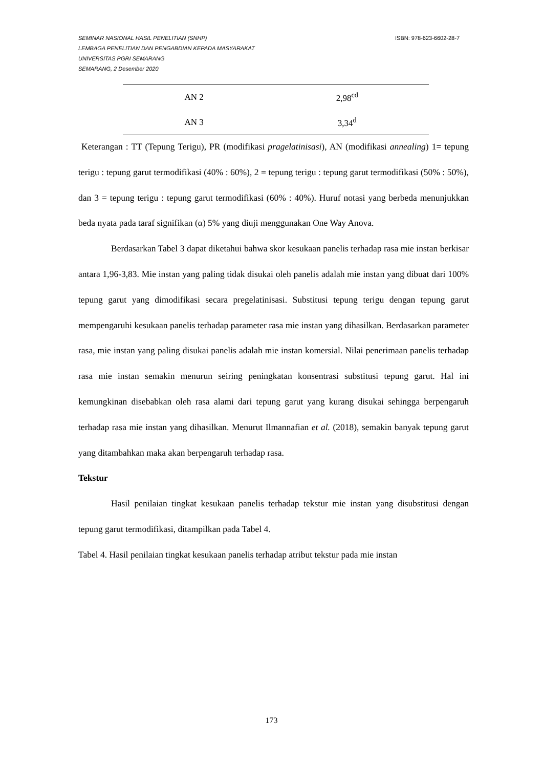ISBN: 978-623-6602-28-7 SEMINAR NASIONAL HASIL PENELITIAN (SNHP)
LEMBAGA PENELITIAN DAN PENGABDIAN KEPADA MASYARAKAT
UNIVERSITAS PGRI SEMARANG
SEMARANG, 2 Desember 2020
| AN 2 | 2,98<sup>cd</sup> |
| AN 3 | 3,34<sup>d</sup> |
Keterangan : TT (Tepung Terigu), PR (modifikasi pragelatinisasi), AN (modifikasi annealing) 1= tepung terigu : tepung garut termodifikasi (40% : 60%), 2 = tepung terigu : tepung garut termodifikasi (50% : 50%), dan 3 = tepung terigu : tepung garut termodifikasi (60% : 40%). Huruf notasi yang berbeda menunjukkan beda nyata pada taraf signifikan (α) 5% yang diuji menggunakan One Way Anova.
Berdasarkan Tabel 3 dapat diketahui bahwa skor kesukaan panelis terhadap rasa mie instan berkisar antara 1,96-3,83. Mie instan yang paling tidak disukai oleh panelis adalah mie instan yang dibuat dari 100% tepung garut yang dimodifikasi secara pregelatinisasi. Substitusi tepung terigu dengan tepung garut mempengaruhi kesukaan panelis terhadap parameter rasa mie instan yang dihasilkan. Berdasarkan parameter rasa, mie instan yang paling disukai panelis adalah mie instan komersial. Nilai penerimaan panelis terhadap rasa mie instan semakin menurun seiring peningkatan konsentrasi substitusi tepung garut. Hal ini kemungkinan disebabkan oleh rasa alami dari tepung garut yang kurang disukai sehingga berpengaruh terhadap rasa mie instan yang dihasilkan. Menurut Ilmannafian et al. (2018), semakin banyak tepung garut yang ditambahkan maka akan berpengaruh terhadap rasa.
Tekstur
Hasil penilaian tingkat kesukaan panelis terhadap tekstur mie instan yang disubstitusi dengan tepung garut termodifikasi, ditampilkan pada Tabel 4.
Tabel 4. Hasil penilaian tingkat kesukaan panelis terhadap atribut tekstur pada mie instan
173